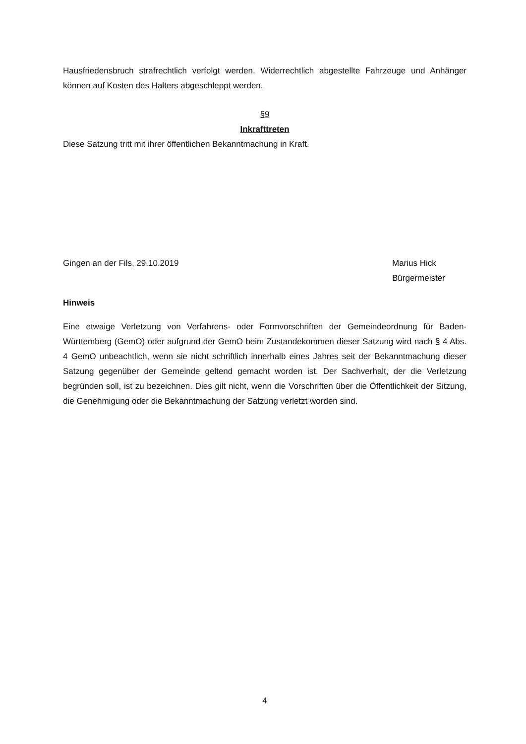Hausfriedensbruch strafrechtlich verfolgt werden. Widerrechtlich abgestellte Fahrzeuge und Anhänger können auf Kosten des Halters abgeschleppt werden.
§9
Inkrafttreten
Diese Satzung tritt mit ihrer öffentlichen Bekanntmachung in Kraft.
Gingen an der Fils, 29.10.2019 Marius Hick
Bürgermeister
Hinweis
Eine etwaige Verletzung von Verfahrens- oder Formvorschriften der Gemeindeordnung für Baden-Württemberg (GemO) oder aufgrund der GemO beim Zustandekommen dieser Satzung wird nach § 4 Abs. 4 GemO unbeachtlich, wenn sie nicht schriftlich innerhalb eines Jahres seit der Bekanntmachung dieser Satzung gegenüber der Gemeinde geltend gemacht worden ist. Der Sachverhalt, der die Verletzung begründen soll, ist zu bezeichnen. Dies gilt nicht, wenn die Vorschriften über die Öffentlichkeit der Sitzung, die Genehmigung oder die Bekanntmachung der Satzung verletzt worden sind.
4